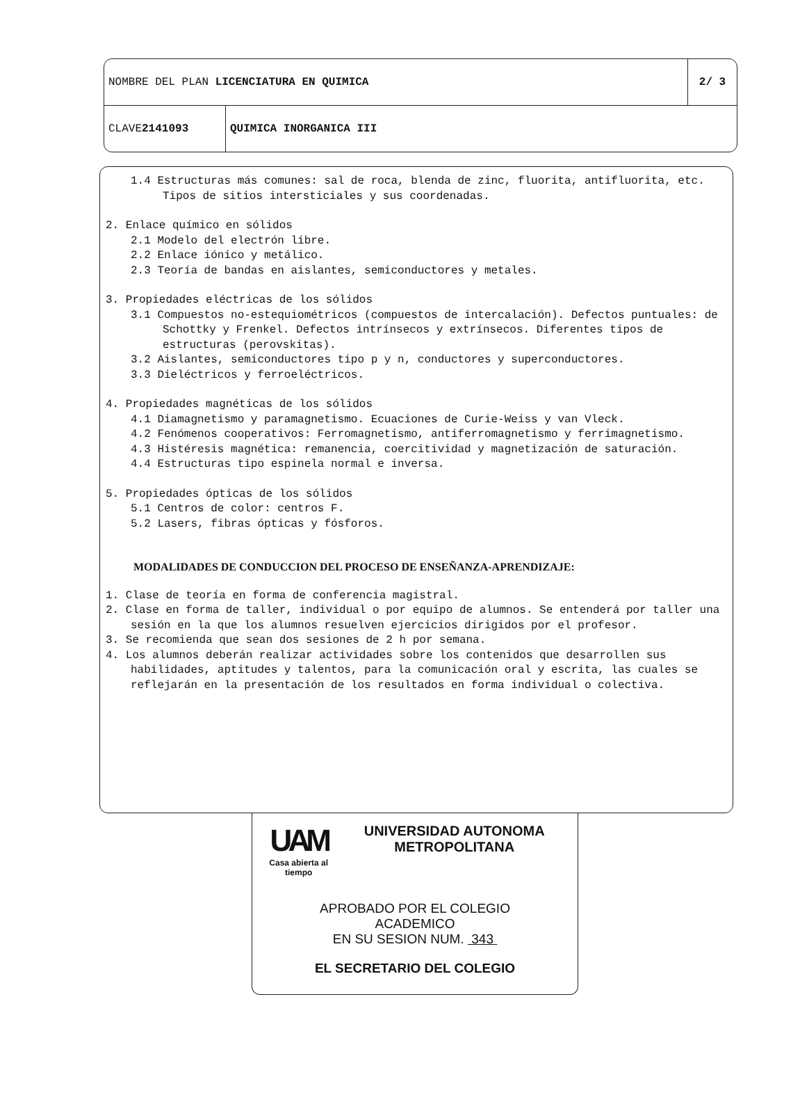NOMBRE DEL PLAN LICENCIATURA EN QUIMICA
2/ 3
CLAVE 2141093
QUIMICA INORGANICA III
1.4 Estructuras más comunes: sal de roca, blenda de zinc, fluorita, antifluorita, etc. Tipos de sitios intersticiales y sus coordenadas.
2. Enlace químico en sólidos
2.1 Modelo del electrón libre.
2.2 Enlace iónico y metálico.
2.3 Teoría de bandas en aislantes, semiconductores y metales.
3. Propiedades eléctricas de los sólidos
3.1 Compuestos no-estequiométricos (compuestos de intercalación). Defectos puntuales: de Schottky y Frenkel. Defectos intrínsecos y extrínsecos. Diferentes tipos de estructuras (perovskitas).
3.2 Aislantes, semiconductores tipo p y n, conductores y superconductores.
3.3 Dieléctricos y ferroeléctricos.
4. Propiedades magnéticas de los sólidos
4.1 Diamagnetismo y paramagnetismo. Ecuaciones de Curie-Weiss y van Vleck.
4.2 Fenómenos cooperativos: Ferromagnetismo, antiferromagnetismo y ferrimagnetismo.
4.3 Histéresis magnética: remanencia, coercitividad y magnetización de saturación.
4.4 Estructuras tipo espinela normal e inversa.
5. Propiedades ópticas de los sólidos
5.1 Centros de color: centros F.
5.2 Lasers, fibras ópticas y fósforos.
MODALIDADES DE CONDUCCION DEL PROCESO DE ENSEÑANZA-APRENDIZAJE:
1. Clase de teoría en forma de conferencia magistral.
2. Clase en forma de taller, individual o por equipo de alumnos. Se entenderá por taller una sesión en la que los alumnos resuelven ejercicios dirigidos por el profesor.
3. Se recomienda que sean dos sesiones de 2 h por semana.
4. Los alumnos deberán realizar actividades sobre los contenidos que desarrollen sus habilidades, aptitudes y talentos, para la comunicación oral y escrita, las cuales se reflejarán en la presentación de los resultados en forma individual o colectiva.
UAM
Casa abierta al tiempo
UNIVERSIDAD AUTONOMA METROPOLITANA
APROBADO POR EL COLEGIO
ACADEMICO
EN SU SESION NUM. 343
EL SECRETARIO DEL COLEGIO